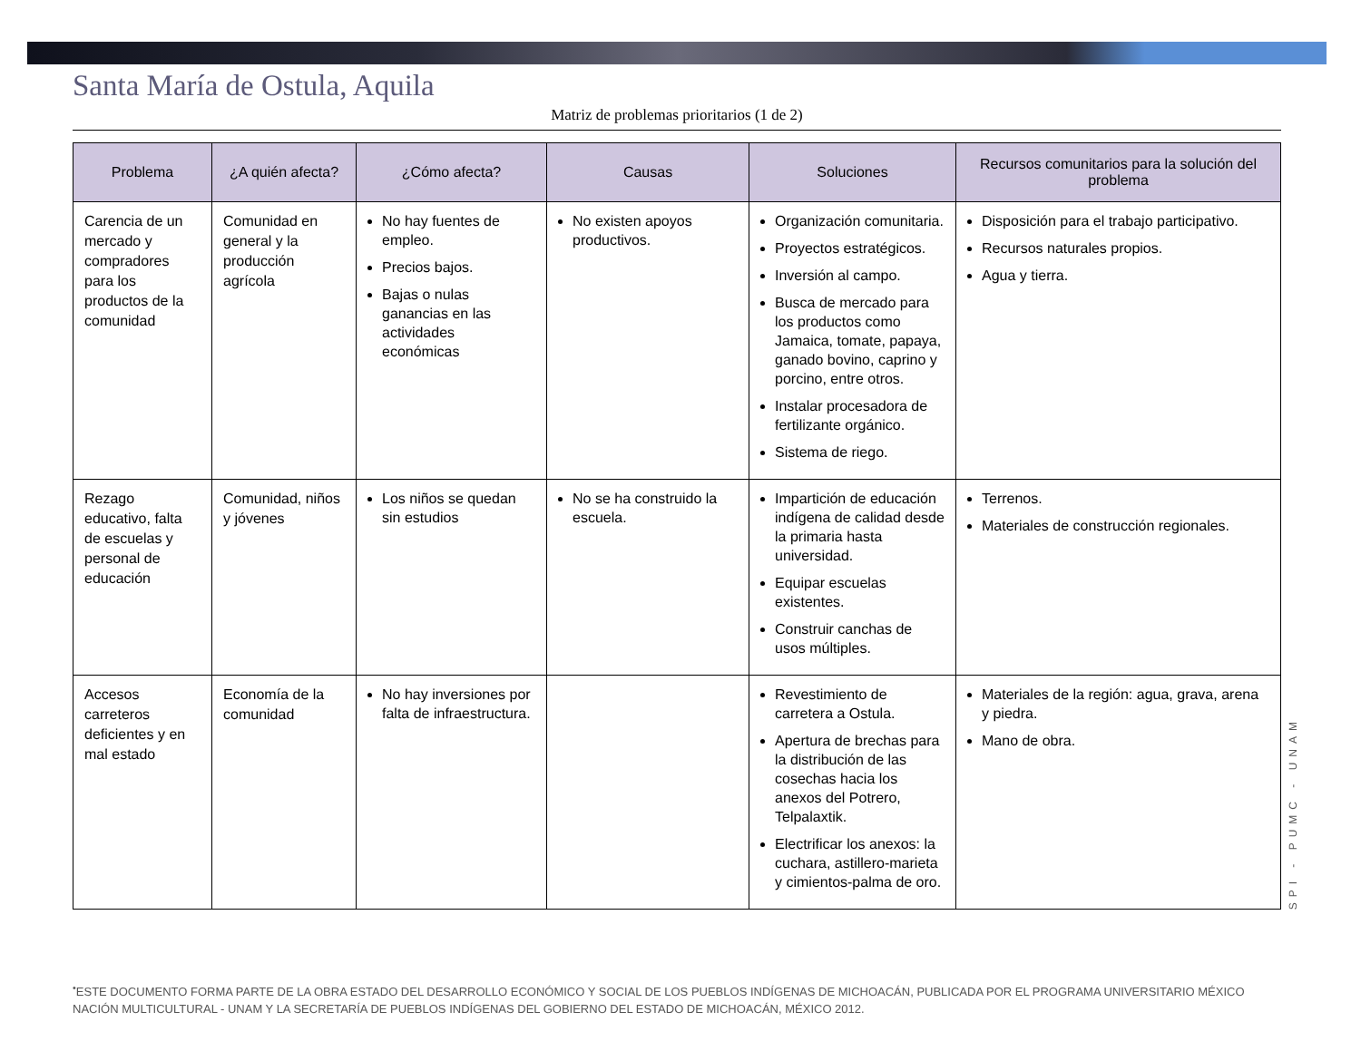Santa María de Ostula, Aquila
Matriz de problemas prioritarios (1 de 2)
| Problema | ¿A quién afecta? | ¿Cómo afecta? | Causas | Soluciones | Recursos comunitarios para la solución del problema |
| --- | --- | --- | --- | --- | --- |
| Carencia de un mercado y compradores para los productos de la comunidad | Comunidad en general y la producción agrícola | No hay fuentes de empleo. Precios bajos. Bajas o nulas ganancias en las actividades económicas | No existen apoyos productivos. | Organización comunitaria. Proyectos estratégicos. Inversión al campo. Busca de mercado para los productos como Jamaica, tomate, papaya, ganado bovino, caprino y porcino, entre otros. Instalar procesadora de fertilizante orgánico. Sistema de riego. | Disposición para el trabajo participativo. Recursos naturales propios. Agua y tierra. |
| Rezago educativo, falta de escuelas y personal de educación | Comunidad, niños y jóvenes | Los niños se quedan sin estudios | No se ha construido la escuela. | Impartición de educación indígena de calidad desde la primaria hasta universidad. Equipar escuelas existentes. Construir canchas de usos múltiples. | Terrenos. Materiales de construcción regionales. |
| Accesos carreteros deficientes y en mal estado | Economía de la comunidad | No hay inversiones por falta de infraestructura. | | Revestimiento de carretera a Ostula. Apertura de brechas para la distribución de las cosechas hacia los anexos del Potrero, Telpalaxtik. Electrificar los anexos: la cuchara, astillero-marieta y cimientos-palma de oro. | Materiales de la región: agua, grava, arena y piedra. Mano de obra. |
SPI - PUMC - UNAM
<sup>•</sup>ESTE DOCUMENTO FORMA PARTE DE LA OBRA ESTADO DEL DESARROLLO ECONÓMICO Y SOCIAL DE LOS PUEBLOS INDÍGENAS DE MICHOACÁN, PUBLICADA POR EL PROGRAMA UNIVERSITARIO MÉXICO NACIÓN MULTICULTURAL - UNAM Y LA SECRETARÍA DE PUEBLOS INDÍGENAS DEL GOBIERNO DEL ESTADO DE MICHOACÁN, MÉXICO 2012.